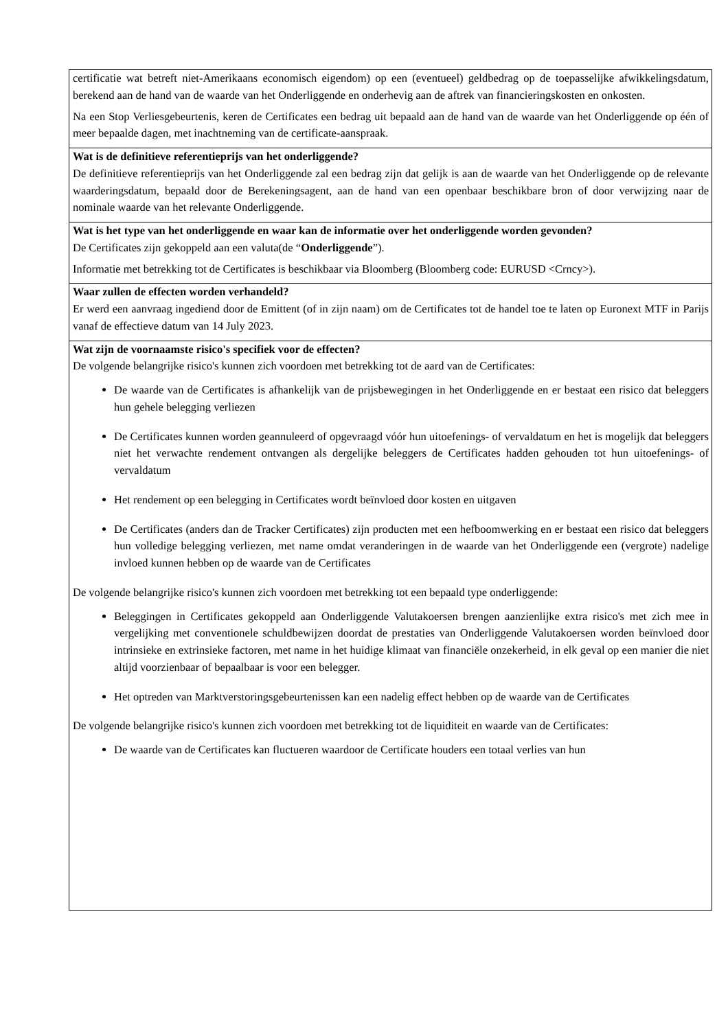| certificatie wat betreft niet-Amerikaans economisch eigendom) op een (eventueel) geldbedrag op de toepasselijke afwikkelingsdatum, berekend aan de hand van de waarde van het Onderliggende en onderhevig aan de aftrek van financieringskosten en onkosten. Na een Stop Verliesgebeurtenis, keren de Certificates een bedrag uit bepaald aan de hand van de waarde van het Onderliggende op één of meer bepaalde dagen, met inachtneming van de certificate-aanspraak. |
| Wat is de definitieve referentieprijs van het onderliggende? De definitieve referentieprijs van het Onderliggende zal een bedrag zijn dat gelijk is aan de waarde van het Onderliggende op de relevante waarderingsdatum, bepaald door de Berekeningsagent, aan de hand van een openbaar beschikbare bron of door verwijzing naar de nominale waarde van het relevante Onderliggende. |
| Wat is het type van het onderliggende en waar kan de informatie over het onderliggende worden gevonden? De Certificates zijn gekoppeld aan een valuta(de “ Onderliggende ”). Informatie met betrekking tot de Certificates is beschikbaar via Bloomberg (Bloomberg code: EURUSD <Crncy>). |
| Waar zullen de effecten worden verhandeld? Er werd een aanvraag ingediend door de Emittent (of in zijn naam) om de Certificates tot de handel toe te laten op Euronext MTF in Parijs vanaf de effectieve datum van 14 July 2023. |
| Wat zijn de voornaamste risico's specifiek voor de effecten? De volgende belangrijke risico's kunnen zich voordoen met betrekking tot de aard van de Certificates: De waarde van de Certificates is afhankelijk van de prijsbewegingen in het Onderliggende en er bestaat een risico dat beleggers hun gehele belegging verliezen De Certificates kunnen worden geannuleerd of opgevraagd vóór hun uitoefenings- of vervaldatum en het is mogelijk dat beleggers niet het verwachte rendement ontvangen als dergelijke beleggers de Certificates hadden gehouden tot hun uitoefenings- of vervaldatum Het rendement op een belegging in Certificates wordt beïnvloed door kosten en uitgaven De Certificates (anders dan de Tracker Certificates) zijn producten met een hefboomwerking en er bestaat een risico dat beleggers hun volledige belegging verliezen, met name omdat veranderingen in de waarde van het Onderliggende een (vergrote) nadelige invloed kunnen hebben op de waarde van de Certificates De volgende belangrijke risico's kunnen zich voordoen met betrekking tot een bepaald type onderliggende: Beleggingen in Certificates gekoppeld aan Onderliggende Valutakoersen brengen aanzienlijke extra risico's met zich mee in vergelijking met conventionele schuldbewijzen doordat de prestaties van Onderliggende Valutakoersen worden beïnvloed door intrinsieke en extrinsieke factoren, met name in het huidige klimaat van financiële onzekerheid, in elk geval op een manier die niet altijd voorzienbaar of bepaalbaar is voor een belegger. Het optreden van Marktverstoringsgebeurtenissen kan een nadelig effect hebben op de waarde van de Certificates De volgende belangrijke risico's kunnen zich voordoen met betrekking tot de liquiditeit en waarde van de Certificates: De waarde van de Certificates kan fluctueren waardoor de Certificate houders een totaal verlies van hun |